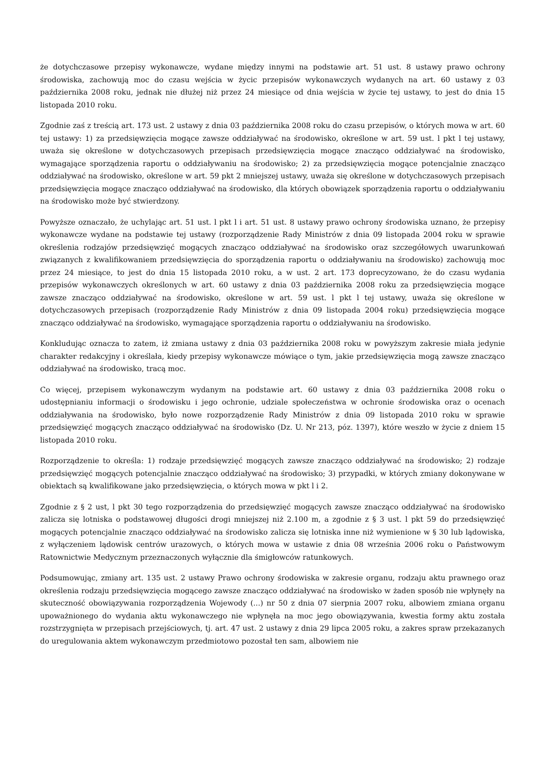że dotychczasowe przepisy wykonawcze, wydane między innymi na podstawie art. 51 ust. 8 ustawy prawo ochrony środowiska, zachowują moc do czasu wejścia w życic przepisów wykonawczych wydanych na art. 60 ustawy z 03 października 2008 roku, jednak nie dłużej niż przez 24 miesiące od dnia wejścia w życie tej ustawy, to jest do dnia 15 listopada 2010 roku.
Zgodnie zaś z treścią art. 173 ust. 2 ustawy z dnia 03 października 2008 roku do czasu przepisów, o których mowa w art. 60 tej ustawy: 1) za przedsięwzięcia mogące zawsze oddziaływać na środowisko, określone w art. 59 ust. l pkt l tej ustawy, uważa się określone w dotychczasowych przepisach przedsięwzięcia mogące znacząco oddziaływać na środowisko, wymagające sporządzenia raportu o oddziaływaniu na środowisko; 2) za przedsięwzięcia mogące potencjalnie znacząco oddziaływać na środowisko, określone w art. 59 pkt 2 mniejszej ustawy, uważa się określone w dotychczasowych przepisach przedsięwzięcia mogące znacząco oddziaływać na środowisko, dla których obowiązek sporządzenia raportu o oddziaływaniu na środowisko może być stwierdzony.
Powyższe oznaczało, że uchylając art. 51 ust. l pkt l i art. 51 ust. 8 ustawy prawo ochrony środowiska uznano, że przepisy wykonawcze wydane na podstawie tej ustawy (rozporządzenie Rady Ministrów z dnia 09 listopada 2004 roku w sprawie określenia rodzajów przedsięwzięć mogących znacząco oddziaływać na środowisko oraz szczegółowych uwarunkowań związanych z kwalifikowaniem przedsięwzięcia do sporządzenia raportu o oddziaływaniu na środowisko) zachowują moc przez 24 miesiące, to jest do dnia 15 listopada 2010 roku, a w ust. 2 art. 173 doprecyzowano, że do czasu wydania przepisów wykonawczych określonych w art. 60 ustawy z dnia 03 października 2008 roku za przedsięwzięcia mogące zawsze znacząco oddziaływać na środowisko, określone w art. 59 ust. l pkt l tej ustawy, uważa się określone w dotychczasowych przepisach (rozporządzenie Rady Ministrów z dnia 09 listopada 2004 roku) przedsięwzięcia mogące znacząco oddziaływać na środowisko, wymagające sporządzenia raportu o oddziaływaniu na środowisko.
Konkludując oznacza to zatem, iż zmiana ustawy z dnia 03 października 2008 roku w powyższym zakresie miała jedynie charakter redakcyjny i określała, kiedy przepisy wykonawcze mówiące o tym, jakie przedsięwzięcia mogą zawsze znacząco oddziaływać na środowisko, tracą moc.
Co więcej, przepisem wykonawczym wydanym na podstawie art. 60 ustawy z dnia 03 października 2008 roku o udostępnianiu informacji o środowisku i jego ochronie, udziale społeczeństwa w ochronie środowiska oraz o ocenach oddziaływania na środowisko, było nowe rozporządzenie Rady Ministrów z dnia 09 listopada 2010 roku w sprawie przedsięwzięć mogących znacząco oddziaływać na środowisko (Dz. U. Nr 213, póz. 1397), które weszło w życie z dniem 15 listopada 2010 roku.
Rozporządzenie to określa: 1) rodzaje przedsięwzięć mogących zawsze znacząco oddziaływać na środowisko; 2) rodzaje przedsięwzięć mogących potencjalnie znacząco oddziaływać na środowisko; 3) przypadki, w których zmiany dokonywane w obiektach są kwalifikowane jako przedsięwzięcia, o których mowa w pkt l i 2.
Zgodnie z § 2 ust, l pkt 30 tego rozporządzenia do przedsięwzięć mogących zawsze znacząco oddziaływać na środowisko zalicza się lotniska o podstawowej długości drogi mniejszej niż 2.100 m, a zgodnie z § 3 ust. l pkt 59 do przedsięwzięć mogących potencjalnie znacząco oddziaływać na środowisko zalicza się lotniska inne niż wymienione w § 30 lub lądowiska, z wyłączeniem lądowisk centrów urazowych, o których mowa w ustawie z dnia 08 września 2006 roku o Państwowym Ratownictwie Medycznym przeznaczonych wyłącznie dla śmigłowców ratunkowych.
Podsumowując, zmiany art. 135 ust. 2 ustawy Prawo ochrony środowiska w zakresie organu, rodzaju aktu prawnego oraz określenia rodzaju przedsięwzięcia mogącego zawsze znacząco oddziaływać na środowisko w żaden sposób nie wpłynęły na skuteczność obowiązywania rozporządzenia Wojewody (...) nr 50 z dnia 07 sierpnia 2007 roku, albowiem zmiana organu upoważnionego do wydania aktu wykonawczego nie wpłynęła na moc jego obowiązywania, kwestia formy aktu została rozstrzygnięta w przepisach przejściowych, tj. art. 47 ust. 2 ustawy z dnia 29 lipca 2005 roku, a zakres spraw przekazanych do uregulowania aktem wykonawczym przedmiotowo pozostał ten sam, albowiem nie